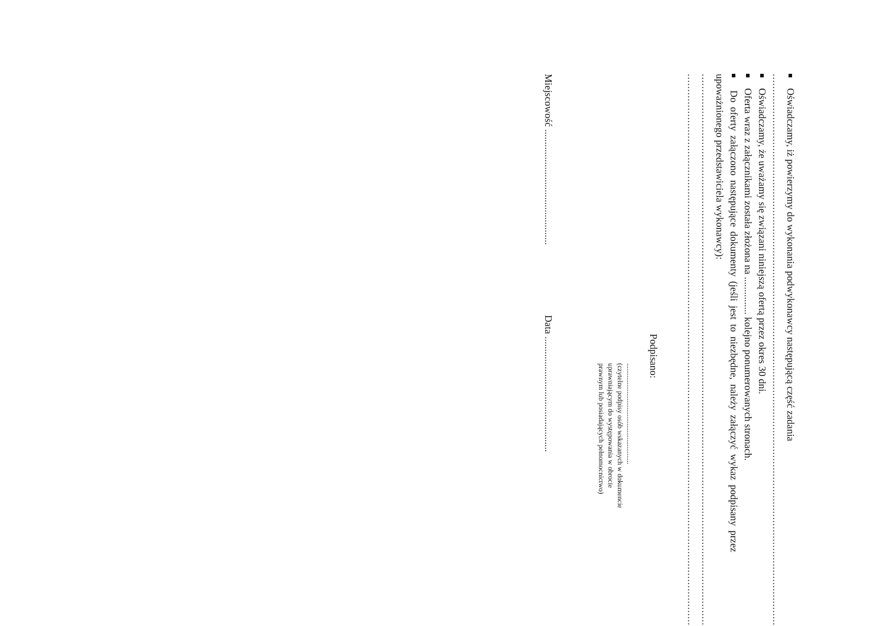Oświadczamy, iż powierzymy do wykonania podwykonawcy następującą część zadania
....................................................................................................................................................................................
Oświadczamy, że uważamy się związani niniejszą ofertą przez okres 30 dni.
Oferta wraz z załącznikami została złożona na ............... kolejno ponumerowanych stronach.
Do oferty załączono następujące dokumenty (jeśli jest to niezbędne, należy załączyć wykaz podpisany przez upoważnionego przedstawiciela wykonawcy):
....................................................................................................................................................................................
....................................................................................................................................................................................
Podpisano:
.........................................................
(czytelne podpisy osób wskazanych w dokumencie
uprawniającym do występowania w obrocie
prawnym lub posiadających pełnomocnictwo)
Miejscowość .............................................. Data ..............................................